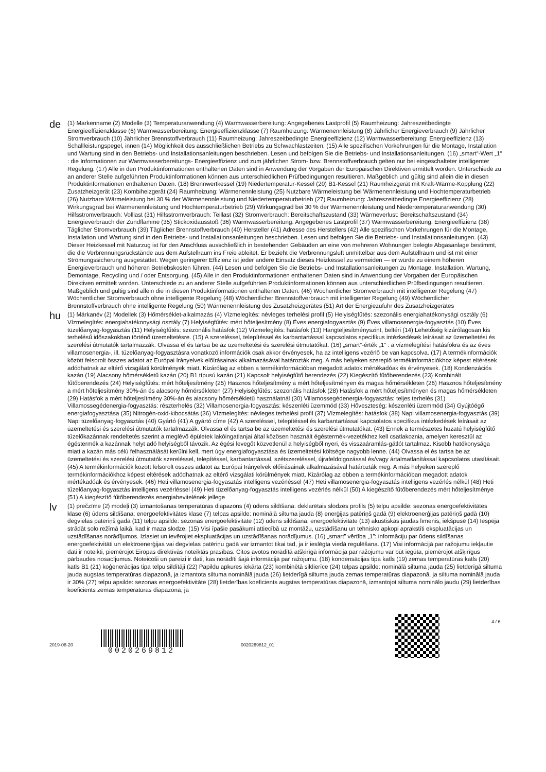de
(1) Markenname (2) Modelle (3) Temperaturanwendung (4) Warmwasserbereitung: Angegebenes Lastprofil (5) Raumheizung: Jahreszeitbedingte Energieeffizienzklasse (6) Warmwasserbereitung: Energieeffizienzklasse (7) Raumheizung: Wärmenennleistung (8) Jährlicher Energieverbrauch (9) Jährlicher Stromverbrauch (10) Jährlicher Brennstoffverbrauch (11) Raumheizung: Jahreszeitbedingte Energieeffizienz (12) Warmwasserbereitung: Energieeffizienz (13) Schallleistungspegel, innen (14) Möglichkeit des ausschließlichen Betriebs zu Schwachlastzeiten. (15) Alle spezifischen Vorkehrungen für die Montage, Installation und Wartung sind in den Betriebs- und Installationsanleitungen beschrieben. Lesen und befolgen Sie die Betriebs- und Installationsanleitungen. (16) „smart“-Wert „1“ : die Informationen zur Warmwasserbereitungs- Energieeffizienz und zum jährlichen Strom- bzw. Brennstoffverbrauch gelten nur bei eingeschalteter intelligenter Regelung. (17) Alle in den Produktinformationen enthaltenen Daten sind in Anwendung der Vorgaben der Europäischen Direktiven ermittelt worden. Unterschiede zu an anderer Stelle aufgeführten Produktinformationen können aus unterschiedlichen Prüfbedingungen resultieren. Maßgeblich und gültig sind allein die in diesen Produktinformationen enthaltenen Daten. (18) Brennwertkessel (19) Niedertemperatur-Kessel (20) B1-Kessel (21) Raumheizgerät mit Kraft-Wärme-Kopplung (22) Zusatzheizgerät (23) Kombiheizgerät (24) Raumheizung: Wärmenennleistung (25) Nutzbare Wärmeleistung bei Wärmenennleistung und Hochtemperaturbetrieb (26) Nutzbare Wärmeleistung bei 30 % der Wärmenennleistung und Niedertemperaturbetrieb (27) Raumheizung: Jahreszeitbedingte Energieeffizienz (28) Wirkungsgrad bei Wärmenennleistung und Hochtemperaturbetrieb (29) Wirkungsgrad bei 30 % der Wärmenennleistung und Niedertemperaturanwendung (30) Hilfsstromverbrauch: Volllast (31) Hilfsstromverbrauch: Teillast (32) Stromverbrauch: Bereitschaftszustand (33) Wärmeverlust: Bereitschaftszustand (34) Energieverbrauch der Zündflamme (35) Stickoxidausstoß (36) Warmwasserbereitung: Angegebenes Lastprofil (37) Warmwasserbereitung: Energieeffizienz (38) Täglicher Stromverbrauch (39) Täglicher Brennstoffverbrauch (40) Hersteller (41) Adresse des Herstellers (42) Alle spezifischen Vorkehrungen für die Montage, Installation und Wartung sind in den Betriebs- und Installationsanleitungen beschrieben. Lesen und befolgen Sie die Betriebs- und Installationsanleitungen. (43) Dieser Heizkessel mit Naturzug ist für den Anschluss ausschließlich in bestehenden Gebäuden an eine von mehreren Wohnungen belegte Abgasanlage bestimmt, die die Verbrennungsrückstände aus dem Aufstellraum ins Freie ableitet. Er bezieht die Verbrennungsluft unmittelbar aus dem Aufstellraum und ist mit einer Strömungssicherung ausgestattet. Wegen geringerer Effizienz ist jeder andere Einsatz dieses Heizkessel zu vermeiden — er würde zu einem höheren Energieverbrauch und höheren Betriebskosten führen. (44) Lesen und befolgen Sie die Betriebs- und Installationsanleitungen zu Montage, Installation, Wartung, Demontage, Recycling und / oder Entsorgung. (45) Alle in den Produktinformationen enthaltenen Daten sind in Anwendung der Vorgaben der Europäischen Direktiven ermittelt worden. Unterschiede zu an anderer Stelle aufgeführten Produktinformationen können aus unterschiedlichen Prüfbedingungen resultieren. Maßgeblich und gültig sind allein die in diesen Produktinformationen enthaltenen Daten. (46) Wöchentlicher Stromverbrauch mit intelligenter Regelung (47) Wöchentlicher Stromverbrauch ohne intelligente Regelung (48) Wöchentlicher Brennstoffverbrauch mit intelligenter Regelung (49) Wöchentlicher Brennstoffverbrauch ohne intelligente Regelung (50) Wärmenennleistung des Zusatzheizgerätes (51) Art der Energiezufuhr des Zusatzheizgerätes
hu
(1) Márkanév (2) Modellek (3) Hőmérséklet-alkalmazás (4) Vízmelegítés: névleges terhelési profil (5) Helyiségfűtés: szezonális energiahatékonysági osztály (6) Vízmelegítés: energiahatékonysági osztály (7) Helyiségfűtés: mért hőteljesítmény (8) Éves energiafogyasztás (9) Éves villamosenergia-fogyasztás (10) Éves tüzelőanyag-fogyasztás (11) Helyiségfűtés: szezonális hatásfok (12) Vízmelegítés: hatásfok (13) Hangteljesítményszint, beltéri (14) Lehetőség kizárólagosan kis terhelésű időszakokban történő üzemeltetésre. (15) A szereléssel, telepítéssel és karbantartással kapcsolatos specifikus intézkedések leírásait az üzemeltetési és szerelési útmutatók tartalmazzák. Olvassa el és tartsa be az üzemeltetési és szerelési útmutatókat. (16) „smart”-érték „1” : a vízmelegítési hatásfokra és az éves villamosenergia-, ill. tüzelőanyag-fogyasztásra vonatkozó információk csak akkor érvényesek, ha az intelligens vezérlő be van kapcsolva. (17) A termékinformációk között felsorolt összes adatot az Európai Irányelvek előírásainak alkalmazásával határozták meg. A más helyeken szereplő termékinformációkhoz képest eltérések adódhatnak az eltérő vizsgálati körülmények miatt. Kizárólag az ebben a termékinformációban megadott adatok mértékadóak és érvényesek. (18) Kondenzációs kazán (19) Alacsony hőmérsékletű kazán (20) B1 típusú kazán (21) Kapcsolt helyiségfűtő berendezés (22) Kiegészítő fűtőberendezés (23) Kombinált fűtőberendezés (24) Helyiségfűtés: mért hőteljesítmény (25) Hasznos hőteljesítmény a mért hőteljesítményen és magas hőmérsékleten (26) Hasznos hőteljesítmény a mért hőteljesítmény 30%-án és alacsony hőmérsékleten (27) Helyiségfűtés: szezonális hatásfok (28) Hatásfok a mért hőteljesítményen és magas hőmérsékleten (29) Hatásfok a mért hőteljesítmény 30%-án és alacsony hőmérsékletű használatnál (30) Villamossegédenergia-fogyasztás: teljes terhelés (31) Villamossegédenergia-fogyasztás: részterhelés (32) Villamosenergia-fogyasztás: készenléti üzemmód (33) Hőveszteség: készenléti üzemmód (34) Gyújtóégő energiafogyasztása (35) Nitrogén-oxid-kibocsátás (36) Vízmelegítés: névleges terhelési profil (37) Vízmelegítés: hatásfok (38) Napi villamosenergia-fogyasztás (39) Napi tüzelőanyag-fogyasztás (40) Gyártó (41) A gyártó címe (42) A szereléssel, telepítéssel és karbantartással kapcsolatos specifikus intézkedések leírásait az üzemeltetési és szerelési útmutatók tartalmazzák. Olvassa el és tartsa be az üzemeltetési és szerelési útmutatókat. (43) Ennek a természetes huzatú helyiségfűtő tüzelőkazánnak rendeltetés szerint a meglévő épületek lakóingatlanjai által közösen használt égéstermék-vezetékhez kell csatlakoznia, amelyen keresztül az égéstermék a kazánnak helyt adó helyiségből távozik. Az égési levegőt közvetlenül a helyiségből nyeri, és visszaáramlás-gátlót tartalmaz. Kisebb hatékonysága miatt a kazán más célú felhasználását kerülni kell, mert úgy energiafogyasztása és üzemeltetési költsége nagyobb lenne. (44) Olvassa el és tartsa be az üzemeltetési és szerelési útmutatók szereléssel, telepítéssel, karbantartással, szétszereléssel, újrafeldolgozással és/vagy ártalmatlanítással kapcsolatos utasításait. (45) A termékinformációk között felsorolt összes adatot az Európai Irányelvek előírásainak alkalmazásával határozták meg. A más helyeken szereplő termékinformációkhoz képest eltérések adódhatnak az eltérő vizsgálati körülmények miatt. Kizárólag az ebben a termékinformációban megadott adatok mértékadóak és érvényesek. (46) Heti villamosenergia-fogyasztás intelligens vezérléssel (47) Heti villamosenergia-fogyasztás intelligens vezérlés nélkül (48) Heti tüzelőanyag-fogyasztás intelligens vezérléssel (49) Heti tüzelőanyag-fogyasztás intelligens vezérlés nélkül (50) A kiegészítő fűtőberendezés mért hőteljesítménye (51) A kiegészítő fűtőberendezés energiabevitelének jellege
lv
(1) prečzīme (2) modeļi (3) izmantošanas temperatūras diapazons (4) ūdens sildīšana: deklarētais slodzes profils (5) telpu apsilde: sezonas energoefektivitātes klase (6) ūdens sildīšana: energoefektivitātes klase (7) telpas apsilde: nominālā siltuma jauda (8) enerģijas patēriņš gadā (9) elektroenerģijas patēriņš gadā (10) degvielas patēriņš gadā (11) telpu apsilde: sezonas energoefektivitāte (12) ūdens sildīšana: energoefektivitāte (13) akustiskās jaudas līmenis, iekšpusē (14) Iespēja strādāt solo režīmā laikā, kad ir maza slodze. (15) Visi īpašie pasākumi attiecībā uz montāžu, uzstādīšanu un tehnisko apkopi aprakstīti ekspluatācijas un uzstādīšanas norādījumos. Izlasiet un ievērojiet ekspluatācijas un uzstādīšanas norādījumus. (16) „smart” vērtība „1”: informāciju par ūdens sildīšanas energoefektivitāti un elektroenerģijas vai degvielas patēriņu gadā var izmantot tikai tad, ja ir ieslēgta viedā regulēšana. (17) Visi informācijā par ražojumu iekļautie dati ir noteikti, piemērojot Eiropas direktīvās noteiktās prasības. Citos avotos norādītā atšķirīgā informācija par ražojumu var būt iegūta, piemērojot atšķirīgus pārbaudes nosacījumus. Noteicoši un pareizi ir dati, kas norādīti šajā informācijā par ražojumu. (18) kondensācijas tipa katls (19) zemas temperatūras katls (20) katls B1 (21) koģenerācijas tipa telpu sildītāji (22) Papildu apkures iekārta (23) kombinētā sildierīce (24) telpas apsilde: nominālā siltuma jauda (25) lietderīgā siltuma jauda augstas temperatūras diapazonā, ja izmantota siltuma nominālā jauda (26) lietderīgā siltuma jauda zemas temperatūras diapazonā, ja siltuma nominālā jauda ir 30% (27) telpu apsilde: sezonas energoefektivitāte (28) lietderības koeficients augstas temperatūras diapazonā, izmantojot siltuma nominālo jaudu (29) lietderības koeficients zemas temperatūras diapazonā, ja
2019-08-20
0020269812
0020269812_01
4 / 6